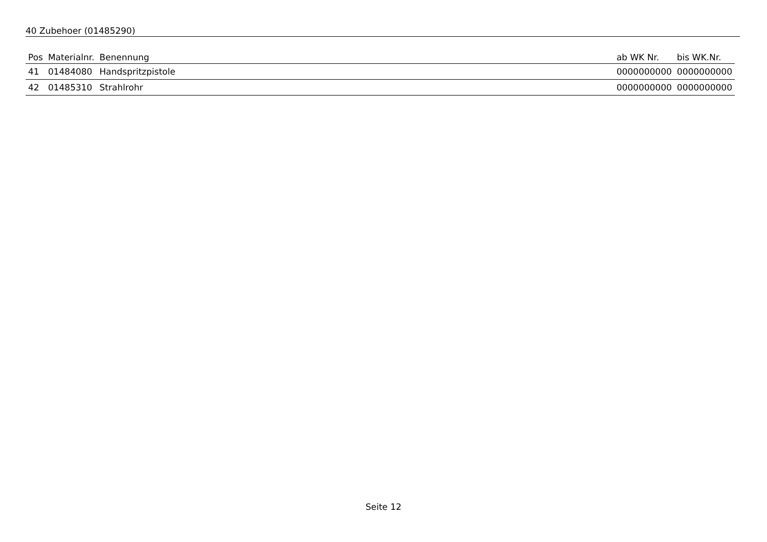40 Zubehoer (01485290)
| Pos | Materialnr. | Benennung | ab WK Nr. | bis WK.Nr. |
| --- | --- | --- | --- | --- |
| 41 | 01484080 | Handspritzpistole | 0000000000 | 0000000000 |
| 42 | 01485310 | Strahlrohr | 0000000000 | 0000000000 |
Seite 12